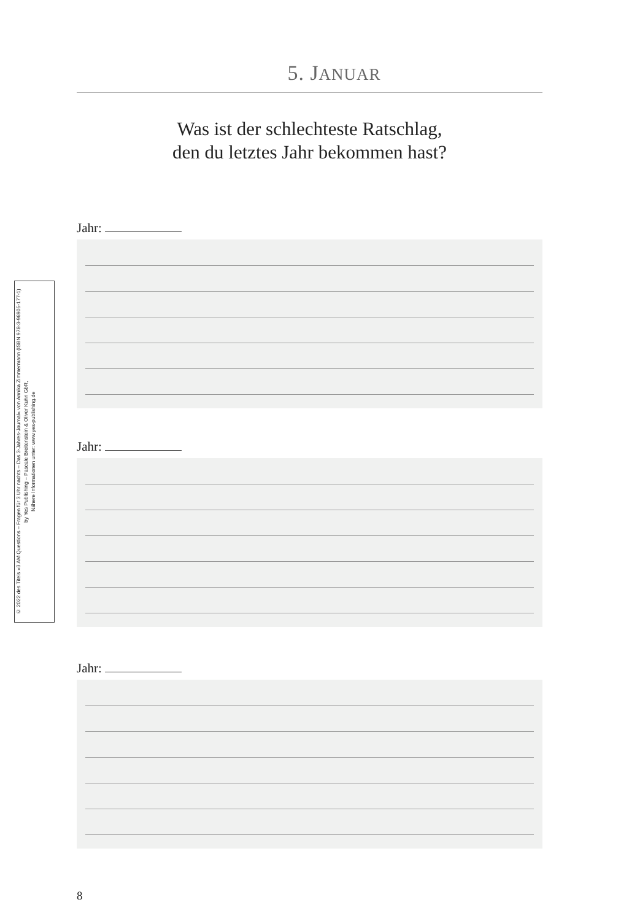© 2022 des Titels »3 AM Questions – Fragen für 3 Uhr nachts – Das 3-Jahres-Journal« von Annika Zimmermann (ISBN 978-3-96905-177-1)
by Yes Publishing – Pascale Breitenstein & Oliver Kuhn GbR,
Nähere Informationen unter: www.yes-publishing.de
5. JANUAR
Was ist der schlechteste Ratschlag,
den du letztes Jahr bekommen hast?
Jahr:
Jahr:
Jahr:
8